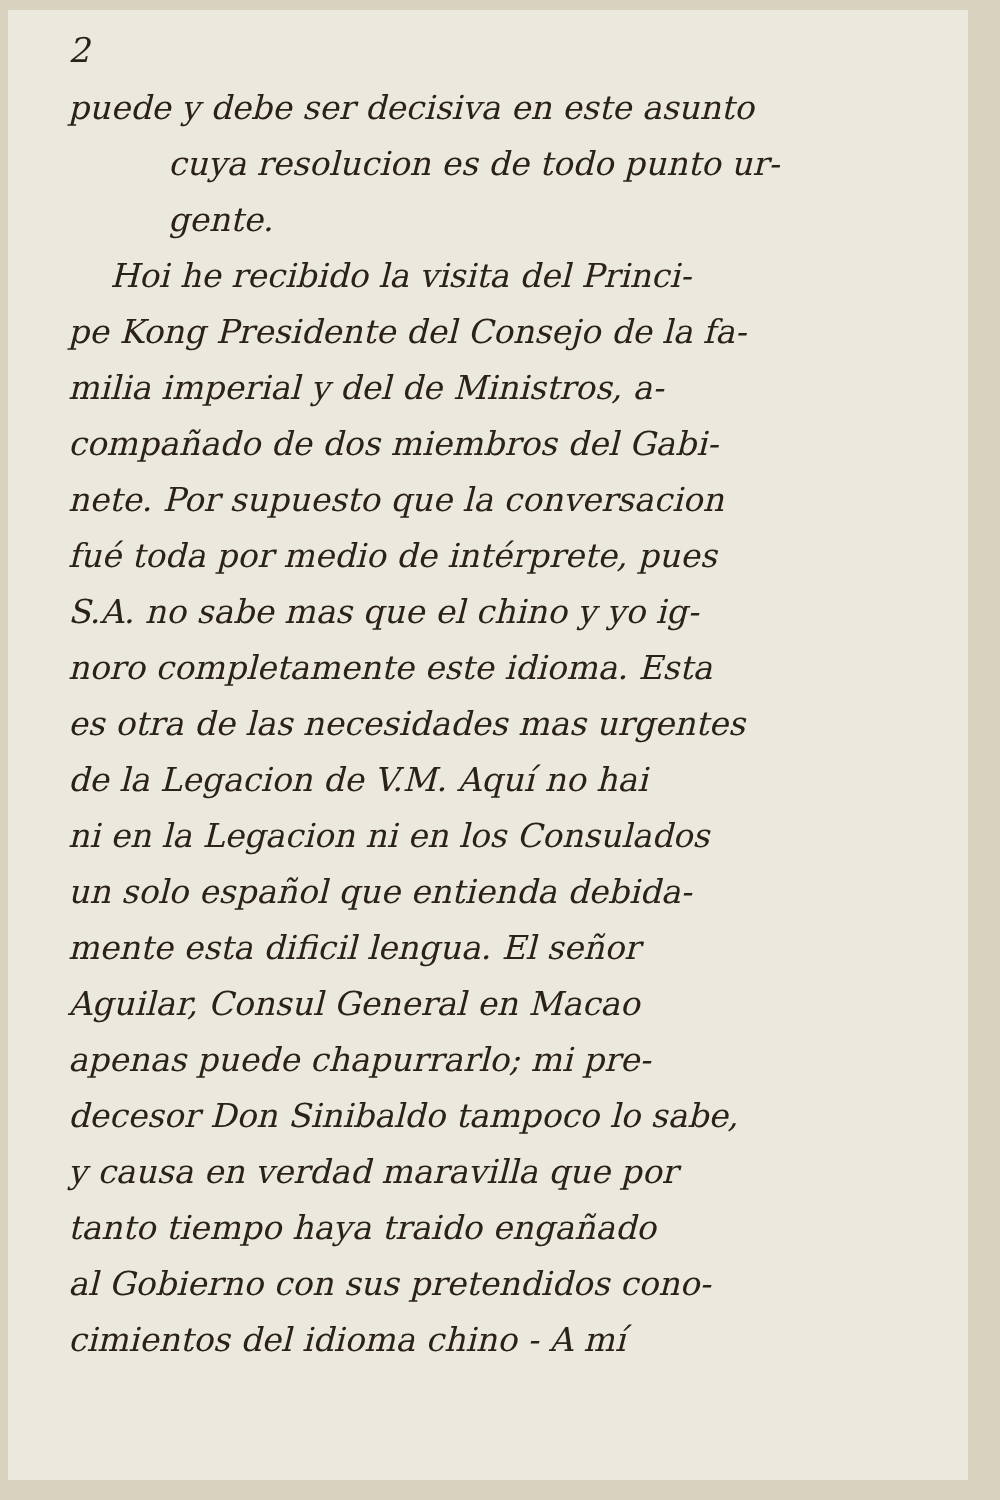2
puede y debe ser decisiva en este asunto
cuya resolucion es de todo punto ur-
gente.
Hoi he recibido la visita del Princi-
pe Kong Presidente del Consejo de la fa-
milia imperial y del de Ministros, a-
compañado de dos miembros del Gabi-
nete. Por supuesto que la conversacion
fué toda por medio de intérprete, pues
S.A. no sabe mas que el chino y yo ig-
noro completamente este idioma. Esta
es otra de las necesidades mas urgentes
de la Legacion de V.M. Aquí no hai
ni en la Legacion ni en los Consulados
un solo español que entienda debida-
mente esta dificil lengua. El señor
Aguilar, Consul General en Macao
apenas puede chapurrarlo; mi pre-
decesor Don Sinibaldo tampoco lo sabe,
y causa en verdad maravilla que por
tanto tiempo haya traido engañado
al Gobierno con sus pretendidos cono-
cimientos del idioma chino - A mí